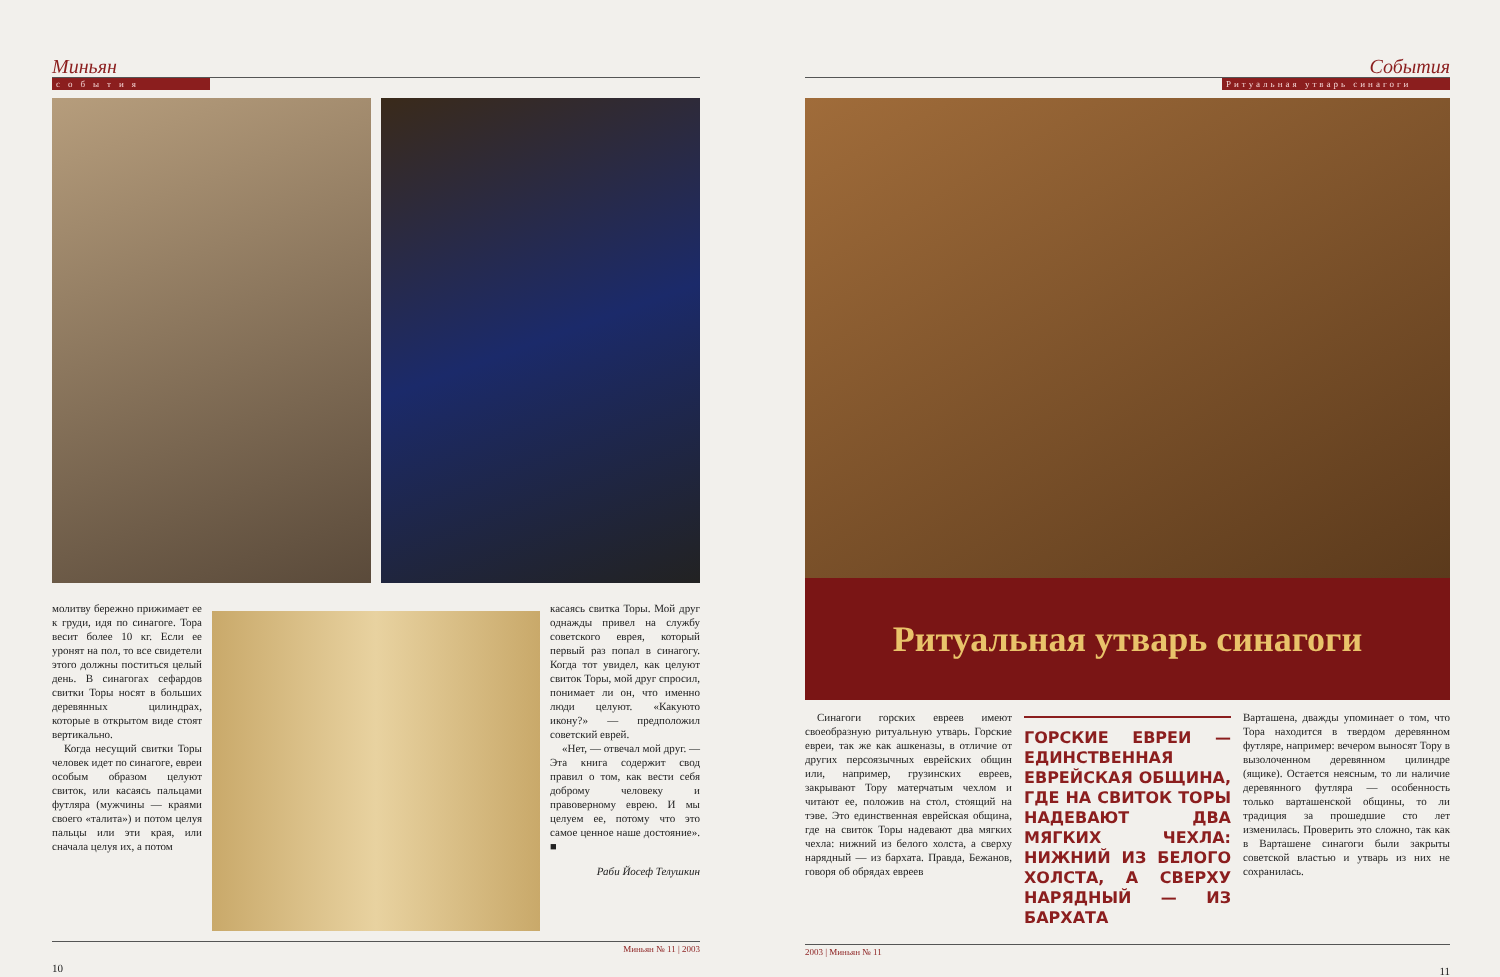Миньян
события
молитву бережно прижимает ее к груди, идя по синагоге. Тора весит более 10 кг. Если ее уронят на пол, то все свидетели этого должны поститься целый день. В синагогах сефардов свитки Торы носят в больших деревянных цилиндрах, которые в открытом виде стоят вертикально.
Когда несущий свитки Торы человек идет по синагоге, евреи особым образом целуют свиток, или касаясь пальцами футляра (мужчины — краями своего «талита») и потом целуя пальцы или эти края, или сначала целуя их, а потом
касаясь свитка Торы. Мой друг однажды привел на службу советского еврея, который первый раз попал в синагогу. Когда тот увидел, как целуют свиток Торы, мой друг спросил, понимает ли он, что именно люди целуют. «Какуюто икону?» — предположил советский еврей.
«Нет, — отвечал мой друг. — Эта книга содержит свод правил о том, как вести себя доброму человеку и правоверному еврею. И мы целуем ее, потому что это самое ценное наше достояние». ■
Раби Йосеф Телушкин
Миньян № 11 | 2003
10
События
Ритуальная утварь синагоги
Ритуальная утварь синагоги
Синагоги горских евреев имеют своеобразную ритуальную утварь. Горские евреи, так же как ашкеназы, в отличие от других персоязычных еврейских общин или, например, грузинских евреев, закрывают Тору матерчатым чехлом и читают ее, положив на стол, стоящий на тэве. Это единственная еврейская община, где на свиток Торы надевают два мягких чехла: нижний из белого холста, а сверху нарядный — из бархата. Правда, Бежанов, говоря об обрядах евреев
ГОРСКИЕ ЕВРЕИ — ЕДИНСТВЕННАЯ ЕВРЕЙСКАЯ ОБЩИНА, ГДЕ НА СВИТОК ТОРЫ НАДЕВАЮТ ДВА МЯГКИХ ЧЕХЛА: НИЖНИЙ ИЗ БЕЛОГО ХОЛСТА, А СВЕРХУ НАРЯДНЫЙ — ИЗ БАРХАТА
Варташена, дважды упоминает о том, что Тора находится в твердом деревянном футляре, например: вечером выносят Тору в вызолоченном деревянном цилиндре (ящике). Остается неясным, то ли наличие деревянного футляра — особенность только варташенской общины, то ли традиция за прошедшие сто лет изменилась. Проверить это сложно, так как в Варташене синагоги были закрыты советской властью и утварь из них не сохранилась.
2003 | Миньян № 11
11